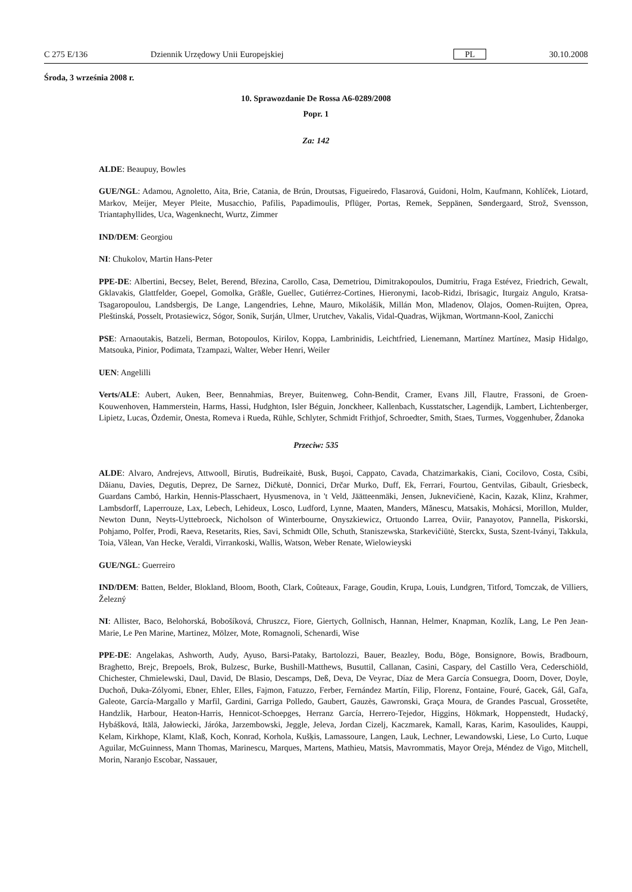C 275 E/136 Dziennik Urzędowy Unii Europejskiej PL 30.10.2008
Środa, 3 września 2008 r.
10. Sprawozdanie De Rossa A6-0289/2008
Popr. 1
Za: 142
ALDE: Beaupuy, Bowles
GUE/NGL: Adamou, Agnoletto, Aita, Brie, Catania, de Brún, Droutsas, Figueiredo, Flasarová, Guidoni, Holm, Kaufmann, Kohlíček, Liotard, Markov, Meijer, Meyer Pleite, Musacchio, Pafilis, Papadimoulis, Pflüger, Portas, Remek, Seppänen, Søndergaard, Strož, Svensson, Triantaphyllides, Uca, Wagenknecht, Wurtz, Zimmer
IND/DEM: Georgiou
NI: Chukolov, Martin Hans-Peter
PPE-DE: Albertini, Becsey, Belet, Berend, Březina, Carollo, Casa, Demetriou, Dimitrakopoulos, Dumitriu, Fraga Estévez, Friedrich, Gewalt, Gklavakis, Glattfelder, Goepel, Gomolka, Gräßle, Guellec, Gutiérrez-Cortines, Hieronymi, Iacob-Ridzi, Ibrisagic, Iturgaiz Angulo, Kratsa-Tsagaropoulou, Landsbergis, De Lange, Langendries, Lehne, Mauro, Mikolášik, Millán Mon, Mladenov, Olajos, Oomen-Ruijten, Oprea, Pleštinská, Posselt, Protasiewicz, Sógor, Sonik, Surján, Ulmer, Urutchev, Vakalis, Vidal-Quadras, Wijkman, Wortmann-Kool, Zanicchi
PSE: Arnaoutakis, Batzeli, Berman, Botopoulos, Kirilov, Koppa, Lambrinidis, Leichtfried, Lienemann, Martínez Martínez, Masip Hidalgo, Matsouka, Pinior, Podimata, Tzampazi, Walter, Weber Henri, Weiler
UEN: Angelilli
Verts/ALE: Aubert, Auken, Beer, Bennahmias, Breyer, Buitenweg, Cohn-Bendit, Cramer, Evans Jill, Flautre, Frassoni, de Groen-Kouwenhoven, Hammerstein, Harms, Hassi, Hudghton, Isler Béguin, Jonckheer, Kallenbach, Kusstatscher, Lagendijk, Lambert, Lichtenberger, Lipietz, Lucas, Özdemir, Onesta, Romeva i Rueda, Rühle, Schlyter, Schmidt Frithjof, Schroedter, Smith, Staes, Turmes, Voggenhuber, Ždanoka
Przeciw: 535
ALDE: Alvaro, Andrejevs, Attwooll, Birutis, Budreikaitė, Busk, Buşoi, Cappato, Cavada, Chatzimarkakis, Ciani, Cocilovo, Costa, Csibi, Dăianu, Davies, Degutis, Deprez, De Sarnez, Dičkutė, Donnici, Drčar Murko, Duff, Ek, Ferrari, Fourtou, Gentvilas, Gibault, Griesbeck, Guardans Cambó, Harkin, Hennis-Plasschaert, Hyusmenova, in 't Veld, Jäätteenmäki, Jensen, Juknevičienė, Kacin, Kazak, Klinz, Krahmer, Lambsdorff, Laperrouze, Lax, Lebech, Lehideux, Losco, Ludford, Lynne, Maaten, Manders, Mănescu, Matsakis, Mohácsi, Morillon, Mulder, Newton Dunn, Neyts-Uyttebroeck, Nicholson of Winterbourne, Onyszkiewicz, Ortuondo Larrea, Oviir, Panayotov, Pannella, Piskorski, Pohjamo, Polfer, Prodi, Raeva, Resetarits, Ries, Savi, Schmidt Olle, Schuth, Staniszewska, Starkevičiūtė, Sterckx, Susta, Szent-Iványi, Takkula, Toia, Vălean, Van Hecke, Veraldi, Virrankoski, Wallis, Watson, Weber Renate, Wielowieyski
GUE/NGL: Guerreiro
IND/DEM: Batten, Belder, Blokland, Bloom, Booth, Clark, Coûteaux, Farage, Goudin, Krupa, Louis, Lundgren, Titford, Tomczak, de Villiers, Železný
NI: Allister, Baco, Belohorská, Bobošíková, Chruszcz, Fiore, Giertych, Gollnisch, Hannan, Helmer, Knapman, Kozlík, Lang, Le Pen Jean-Marie, Le Pen Marine, Martinez, Mölzer, Mote, Romagnoli, Schenardi, Wise
PPE-DE: Angelakas, Ashworth, Audy, Ayuso, Barsi-Pataky, Bartolozzi, Bauer, Beazley, Bodu, Böge, Bonsignore, Bowis, Bradbourn, Braghetto, Brejc, Brepoels, Brok, Bulzesc, Burke, Bushill-Matthews, Busuttil, Callanan, Casini, Caspary, del Castillo Vera, Cederschiöld, Chichester, Chmielewski, Daul, David, De Blasio, Descamps, Deß, Deva, De Veyrac, Díaz de Mera García Consuegra, Doorn, Dover, Doyle, Duchoň, Duka-Zólyomi, Ebner, Ehler, Elles, Fajmon, Fatuzzo, Ferber, Fernández Martín, Filip, Florenz, Fontaine, Fouré, Gacek, Gál, Gaľa, Galeote, García-Margallo y Marfil, Gardini, Garriga Polledo, Gaubert, Gauzès, Gawronski, Graça Moura, de Grandes Pascual, Grossetête, Handzlik, Harbour, Heaton-Harris, Hennicot-Schoepges, Herranz García, Herrero-Tejedor, Higgins, Hökmark, Hoppenstedt, Hudacký, Hybášková, Itälä, Jałowiecki, Járóka, Jarzembowski, Jeggle, Jeleva, Jordan Cizelj, Kaczmarek, Kamall, Karas, Karim, Kasoulides, Kauppi, Kelam, Kirkhope, Klamt, Klaß, Koch, Konrad, Korhola, Kušķis, Lamassoure, Langen, Lauk, Lechner, Lewandowski, Liese, Lo Curto, Luque Aguilar, McGuinness, Mann Thomas, Marinescu, Marques, Martens, Mathieu, Matsis, Mavrommatis, Mayor Oreja, Méndez de Vigo, Mitchell, Morin, Naranjo Escobar, Nassauer,